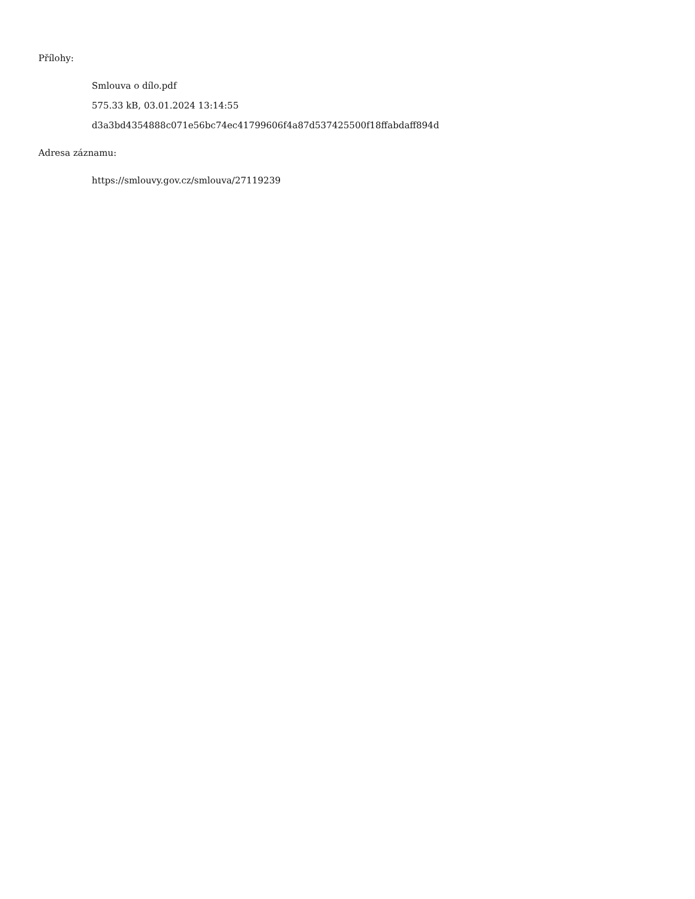Přílohy:
Smlouva o dílo.pdf
575.33 kB, 03.01.2024 13:14:55
d3a3bd4354888c071e56bc74ec41799606f4a87d537425500f18ffabdaff894d
Adresa záznamu:
https://smlouvy.gov.cz/smlouva/27119239